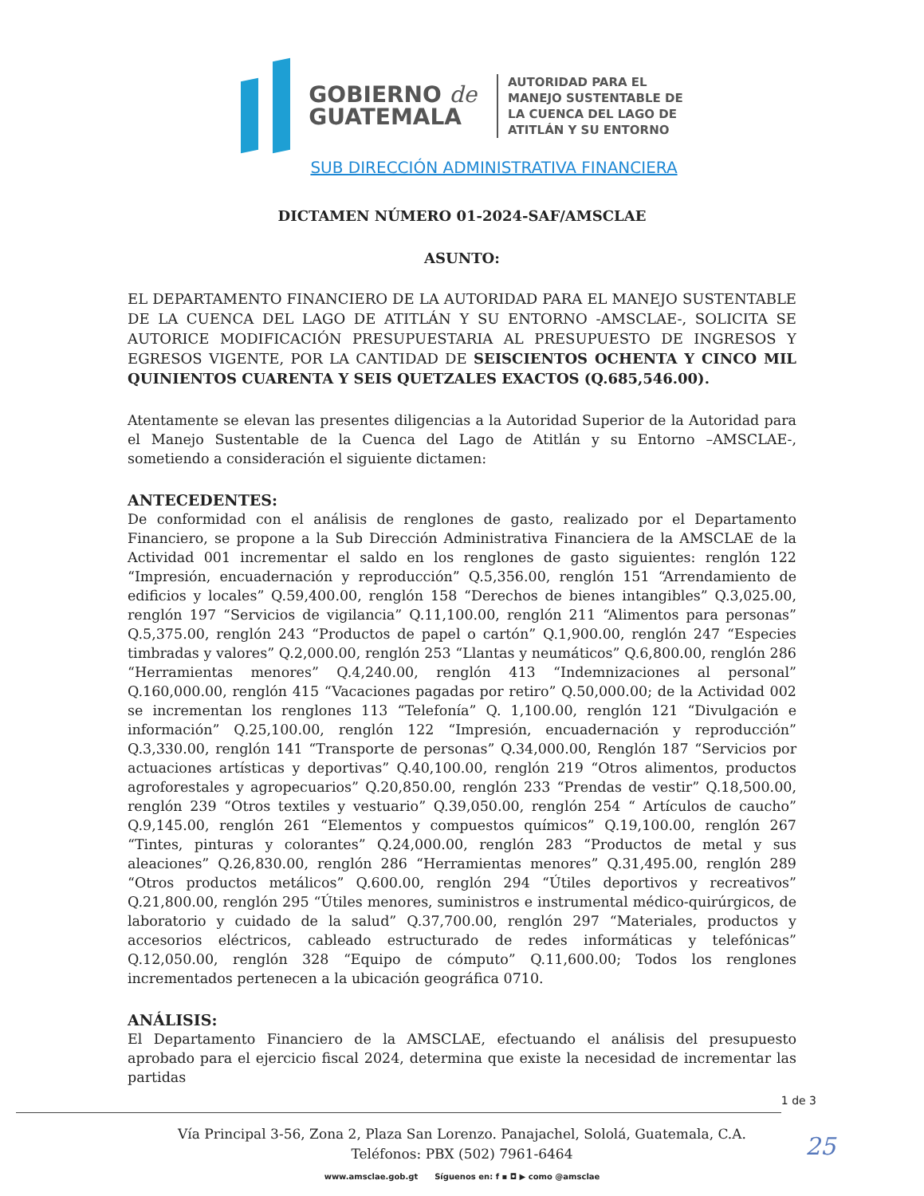GOBIERNO de
GUATEMALA
AUTORIDAD PARA EL
MANEJO SUSTENTABLE DE
LA CUENCA DEL LAGO DE
ATITLÁN Y SU ENTORNO
SUB DIRECCIÓN ADMINISTRATIVA FINANCIERA
DICTAMEN NÚMERO 01-2024-SAF/AMSCLAE
ASUNTO:
EL DEPARTAMENTO FINANCIERO DE LA AUTORIDAD PARA EL MANEJO SUSTENTABLE DE LA CUENCA DEL LAGO DE ATITLÁN Y SU ENTORNO -AMSCLAE-, SOLICITA SE AUTORICE MODIFICACIÓN PRESUPUESTARIA AL PRESUPUESTO DE INGRESOS Y EGRESOS VIGENTE, POR LA CANTIDAD DE SEISCIENTOS OCHENTA Y CINCO MIL QUINIENTOS CUARENTA Y SEIS QUETZALES EXACTOS (Q.685,546.00).
Atentamente se elevan las presentes diligencias a la Autoridad Superior de la Autoridad para el Manejo Sustentable de la Cuenca del Lago de Atitlán y su Entorno –AMSCLAE-, sometiendo a consideración el siguiente dictamen:
ANTECEDENTES:
De conformidad con el análisis de renglones de gasto, realizado por el Departamento Financiero, se propone a la Sub Dirección Administrativa Financiera de la AMSCLAE de la Actividad 001 incrementar el saldo en los renglones de gasto siguientes: renglón 122 “Impresión, encuadernación y reproducción” Q.5,356.00, renglón 151 “Arrendamiento de edificios y locales” Q.59,400.00, renglón 158 “Derechos de bienes intangibles” Q.3,025.00, renglón 197 “Servicios de vigilancia” Q.11,100.00, renglón 211 “Alimentos para personas” Q.5,375.00, renglón 243 “Productos de papel o cartón” Q.1,900.00, renglón 247 “Especies timbradas y valores” Q.2,000.00, renglón 253 “Llantas y neumáticos” Q.6,800.00, renglón 286 “Herramientas menores” Q.4,240.00, renglón 413 “Indemnizaciones al personal” Q.160,000.00, renglón 415 “Vacaciones pagadas por retiro” Q.50,000.00; de la Actividad 002 se incrementan los renglones 113 “Telefonía” Q. 1,100.00, renglón 121 “Divulgación e información” Q.25,100.00, renglón 122 “Impresión, encuadernación y reproducción” Q.3,330.00, renglón 141 “Transporte de personas” Q.34,000.00, Renglón 187 “Servicios por actuaciones artísticas y deportivas” Q.40,100.00, renglón 219 “Otros alimentos, productos agroforestales y agropecuarios” Q.20,850.00, renglón 233 “Prendas de vestir” Q.18,500.00, renglón 239 “Otros textiles y vestuario” Q.39,050.00, renglón 254 “ Artículos de caucho” Q.9,145.00, renglón 261 “Elementos y compuestos químicos” Q.19,100.00, renglón 267 “Tintes, pinturas y colorantes” Q.24,000.00, renglón 283 “Productos de metal y sus aleaciones” Q.26,830.00, renglón 286 “Herramientas menores” Q.31,495.00, renglón 289 “Otros productos metálicos” Q.600.00, renglón 294 “Útiles deportivos y recreativos” Q.21,800.00, renglón 295 “Útiles menores, suministros e instrumental médico-quirúrgicos, de laboratorio y cuidado de la salud” Q.37,700.00, renglón 297 “Materiales, productos y accesorios eléctricos, cableado estructurado de redes informáticas y telefónicas” Q.12,050.00, renglón 328 “Equipo de cómputo” Q.11,600.00; Todos los renglones incrementados pertenecen a la ubicación geográfica 0710.
ANÁLISIS:
El Departamento Financiero de la AMSCLAE, efectuando el análisis del presupuesto aprobado para el ejercicio fiscal 2024, determina que existe la necesidad de incrementar las partidas
1 de 3
Vía Principal 3-56, Zona 2, Plaza San Lorenzo. Panajachel, Sololá, Guatemala, C.A.
Teléfonos: PBX (502) 7961-6464
25
www.amsclae.gob.gt Síguenos en: f ▪ ◘ ▶ como @amsclae